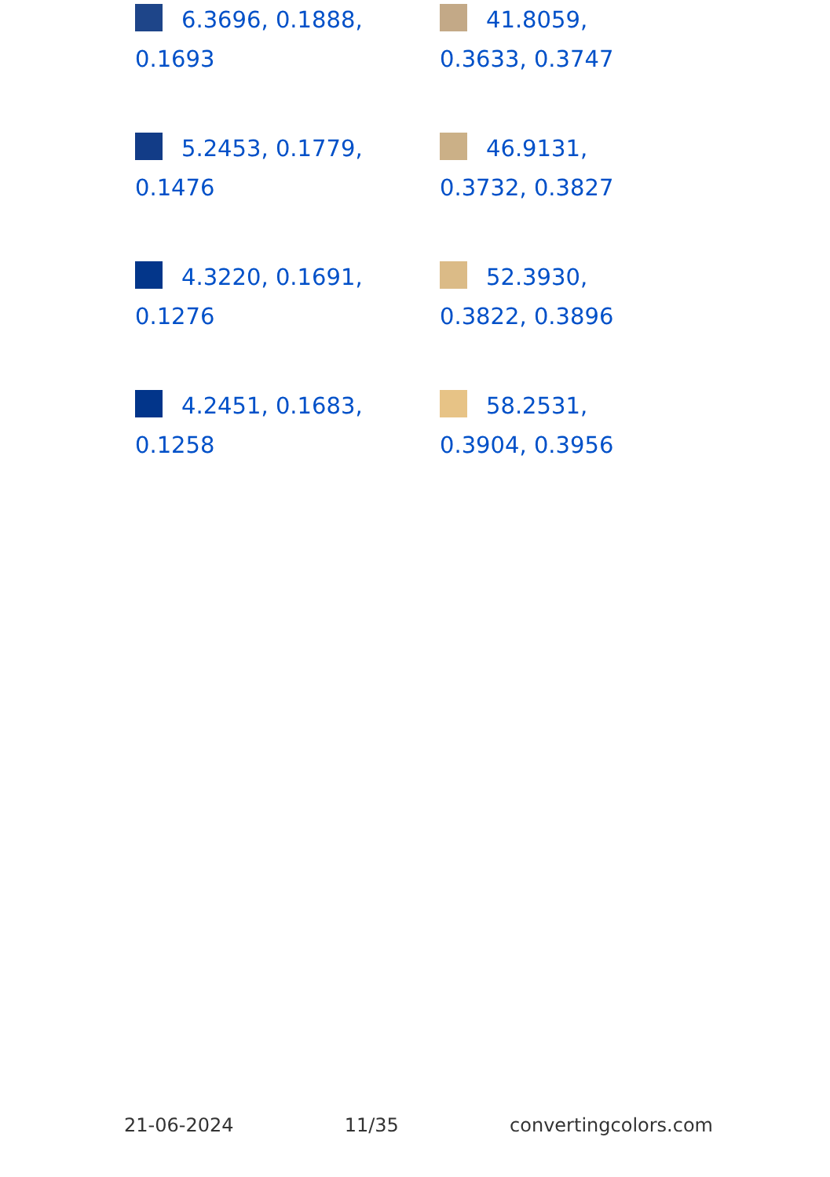6.3696, 0.1888, 0.1693
41.8059, 0.3633, 0.3747
5.2453, 0.1779, 0.1476
46.9131, 0.3732, 0.3827
4.3220, 0.1691, 0.1276
52.3930, 0.3822, 0.3896
4.2451, 0.1683, 0.1258
58.2531, 0.3904, 0.3956
21-06-2024 11/35 convertingcolors.com